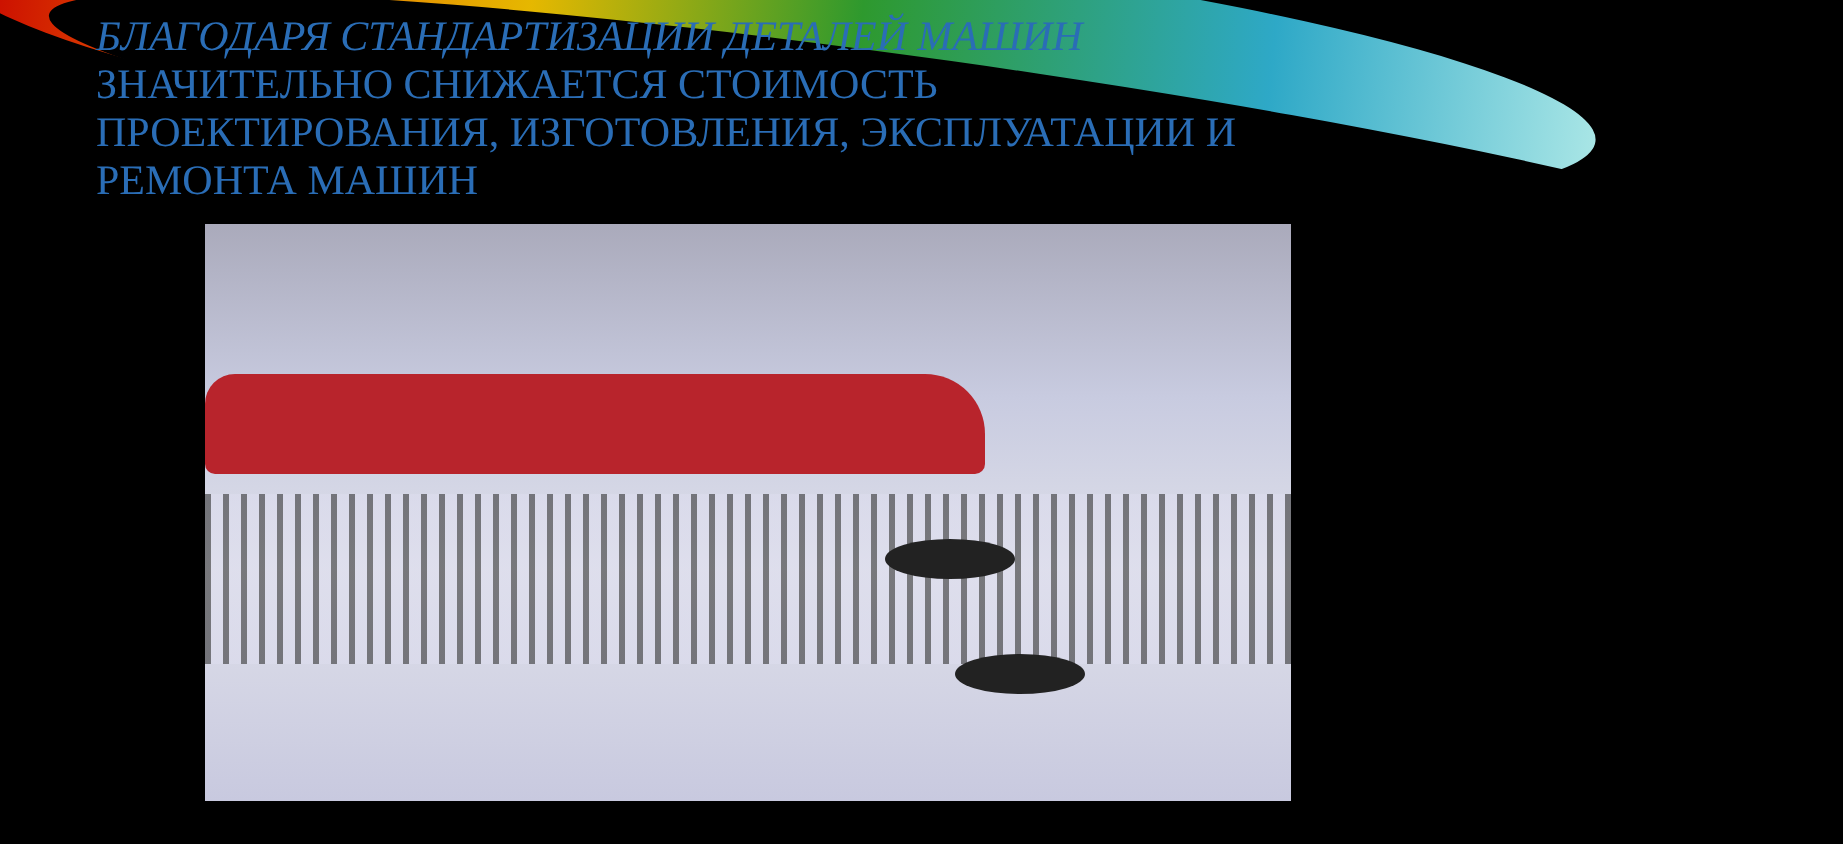БЛАГОДАРЯ СТАНДАРТИЗАЦИИ ДЕТАЛЕЙ МАШИН ЗНАЧИТЕЛЬНО СНИЖАЕТСЯ СТОИМОСТЬ ПРОЕКТИРОВАНИЯ, ИЗГОТОВЛЕНИЯ, ЭКСПЛУАТАЦИИ И РЕМОНТА МАШИН